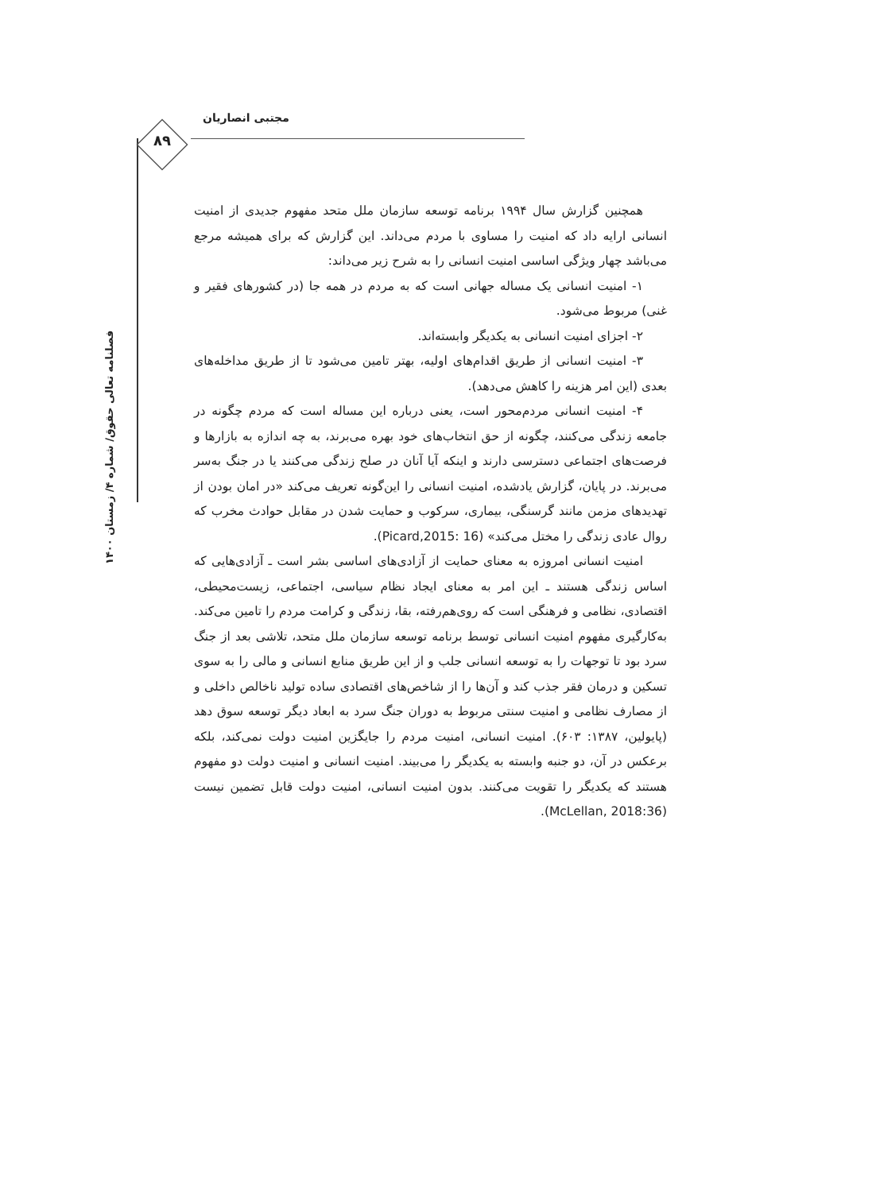مجتبی انصاریان
۸۹
فصلنامه تعالی حقوق/ شماره ۴/ زمستان ۱۴۰۰
همچنین گزارش سال ۱۹۹۴ برنامه توسعه سازمان ملل متحد مفهوم جدیدی از امنیت انسانی ارایه داد که امنیت را مساوی با مردم می‌داند. این گزارش که برای همیشه مرجع می‌باشد چهار ویژگی اساسی امنیت انسانی را به شرح زیر می‌داند:
۱- امنیت انسانی یک مساله جهانی است که به مردم در همه جا (در کشورهای فقیر و غنی) مربوط می‌شود.
۲- اجزای امنیت انسانی به یکدیگر وابسته‌اند.
۳- امنیت انسانی از طریق اقدام‌های اولیه، بهتر تامین می‌شود تا از طریق مداخله‌های بعدی (این امر هزینه را کاهش می‌دهد).
۴- امنیت انسانی مردم‌محور است، یعنی درباره این مساله است که مردم چگونه در جامعه زندگی می‌کنند، چگونه از حق انتخاب‌های خود بهره می‌برند، به چه اندازه به بازارها و فرصت‌های اجتماعی دسترسی دارند و اینکه آیا آنان در صلح زندگی می‌کنند یا در جنگ به‌سر می‌برند. در پایان، گزارش یادشده، امنیت انسانی را این‌گونه تعریف می‌کند «در امان بودن از تهدیدهای مزمن مانند گرسنگی، بیماری، سرکوب و حمایت شدن در مقابل حوادث مخرب که روال عادی زندگی را مختل می‌کند» (Picard,2015: 16).
امنیت انسانی امروزه به معنای حمایت از آزادی‌های اساسی بشر است ـ آزادی‌هایی که اساس زندگی هستند ـ این امر به معنای ایجاد نظام سیاسی، اجتماعی، زیست‌محیطی، اقتصادی، نظامی و فرهنگی است که روی‌هم‌رفته، بقا، زندگی و کرامت مردم را تامین می‌کند. به‌کارگیری مفهوم امنیت انسانی توسط برنامه توسعه سازمان ملل متحد، تلاشی بعد از جنگ سرد بود تا توجهات را به توسعه انسانی جلب و از این طریق منابع انسانی و مالی را به سوی تسکین و درمان فقر جذب کند و آن‌ها را از شاخص‌های اقتصادی ساده تولید ناخالص داخلی و از مصارف نظامی و امنیت سنتی مربوط به دوران جنگ سرد به ابعاد دیگر توسعه سوق دهد (پایولین، ۱۳۸۷: ۶۰۳). امنیت انسانی، امنیت مردم را جایگزین امنیت دولت نمی‌کند، بلکه برعکس در آن، دو جنبه وابسته به یکدیگر را می‌بیند. امنیت انسانی و امنیت دولت دو مفهوم هستند که یکدیگر را تقویت می‌کنند. بدون امنیت انسانی، امنیت دولت قابل تضمین نیست (McLellan, 2018:36).